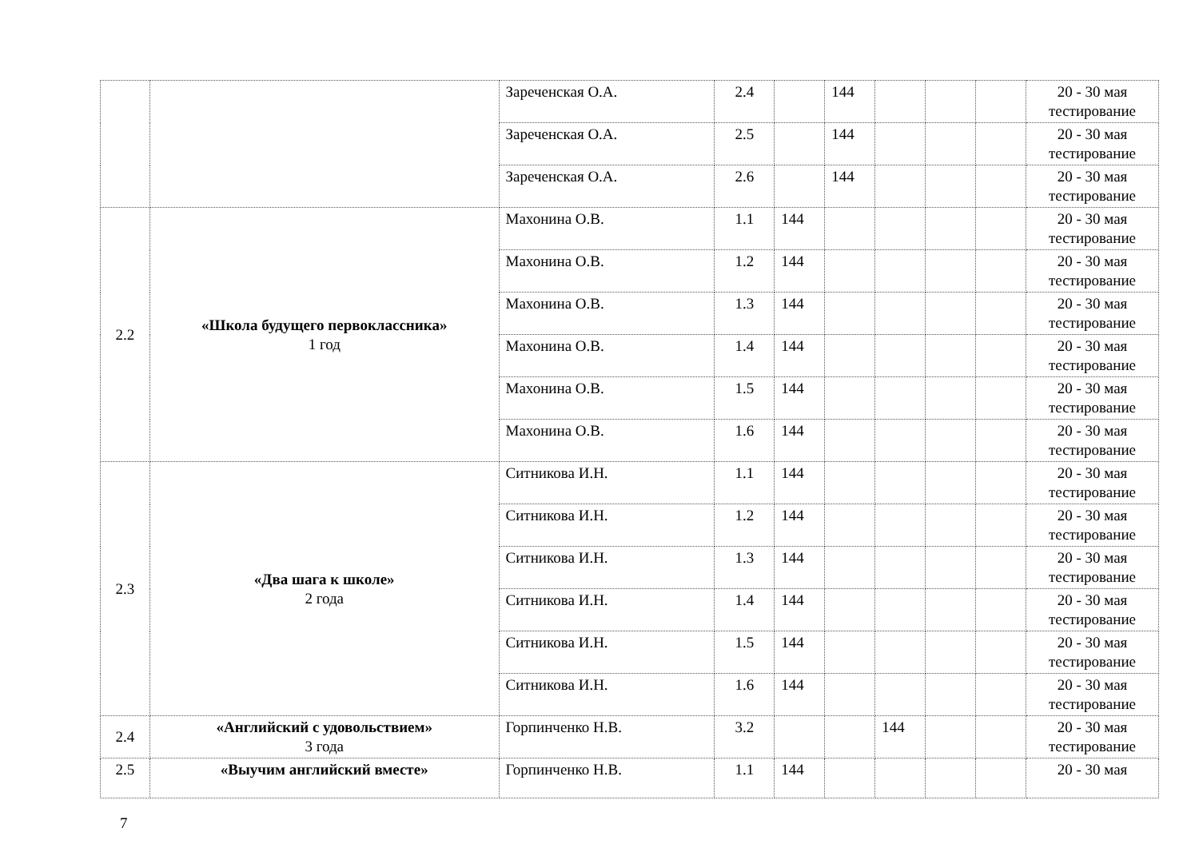| | | Зареченская О.А. | 2.4 | | 144 | | | | 20 - 30 мая тестирование |
| | | Зареченская О.А. | 2.5 | | 144 | | | | 20 - 30 мая тестирование |
| | | Зареченская О.А. | 2.6 | | 144 | | | | 20 - 30 мая тестирование |
| 2.2 | «Школа будущего первоклассника» 1 год | Махонина О.В. | 1.1 | 144 | | | | | 20 - 30 мая тестирование |
| | | Махонина О.В. | 1.2 | 144 | | | | | 20 - 30 мая тестирование |
| | | Махонина О.В. | 1.3 | 144 | | | | | 20 - 30 мая тестирование |
| | | Махонина О.В. | 1.4 | 144 | | | | | 20 - 30 мая тестирование |
| | | Махонина О.В. | 1.5 | 144 | | | | | 20 - 30 мая тестирование |
| | | Махонина О.В. | 1.6 | 144 | | | | | 20 - 30 мая тестирование |
| 2.3 | «Два шага к школе» 2 года | Ситникова И.Н. | 1.1 | 144 | | | | | 20 - 30 мая тестирование |
| | | Ситникова И.Н. | 1.2 | 144 | | | | | 20 - 30 мая тестирование |
| | | Ситникова И.Н. | 1.3 | 144 | | | | | 20 - 30 мая тестирование |
| | | Ситникова И.Н. | 1.4 | 144 | | | | | 20 - 30 мая тестирование |
| | | Ситникова И.Н. | 1.5 | 144 | | | | | 20 - 30 мая тестирование |
| | | Ситникова И.Н. | 1.6 | 144 | | | | | 20 - 30 мая тестирование |
| 2.4 | «Английский с удовольствием» 3 года | Горпинченко Н.В. | 3.2 | | | 144 | | | 20 - 30 мая тестирование |
| 2.5 | «Выучим английский вместе» | Горпинченко Н.В. | 1.1 | 144 | | | | | 20 - 30 мая |
7